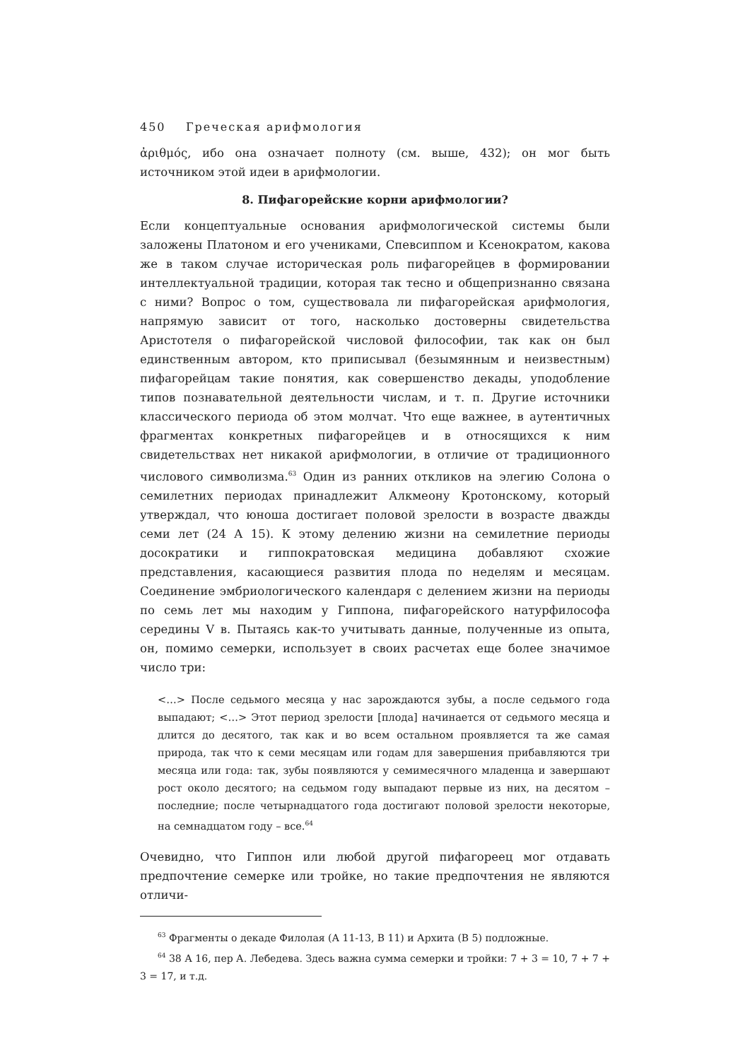450 Греческая арифмология
ἀριθμός, ибо она означает полноту (см. выше, 432); он мог быть источником этой идеи в арифмологии.
8. Пифагорейские корни арифмологии?
Если концептуальные основания арифмологической системы были заложены Платоном и его учениками, Спевсиппом и Ксенократом, какова же в таком случае историческая роль пифагорейцев в формировании интеллектуальной традиции, которая так тесно и общепризнанно связана с ними? Вопрос о том, существовала ли пифагорейская арифмология, напрямую зависит от того, насколько достоверны свидетельства Аристотеля о пифагорейской числовой философии, так как он был единственным автором, кто приписывал (безымянным и неизвестным) пифагорейцам такие понятия, как совершенство декады, уподобление типов познавательной деятельности числам, и т. п. Другие источники классического периода об этом молчат. Что еще важнее, в аутентичных фрагментах конкретных пифагорейцев и в относящихся к ним свидетельствах нет никакой арифмологии, в отличие от традиционного числового символизма.<sup>63</sup> Один из ранних откликов на элегию Солона о семилетних периодах принадлежит Алкмеону Кротонскому, который утверждал, что юноша достигает половой зрелости в возрасте дважды семи лет (24 А 15). К этому делению жизни на семилетние периоды досократики и гиппократовская медицина добавляют схожие представления, касающиеся развития плода по неделям и месяцам. Соединение эмбриологического календаря с делением жизни на периоды по семь лет мы находим у Гиппона, пифагорейского натурфилософа середины V в. Пытаясь как-то учитывать данные, полученные из опыта, он, помимо семерки, использует в своих расчетах еще более значимое число три:
<…> После седьмого месяца у нас зарождаются зубы, а после седьмого года выпадают; <…> Этот период зрелости [плода] начинается от седьмого месяца и длится до десятого, так как и во всем остальном проявляется та же самая природа, так что к семи месяцам или годам для завершения прибавляются три месяца или года: так, зубы появляются у семимесячного младенца и завершают рост около десятого; на седьмом году выпадают первые из них, на десятом – последние; после четырнадцатого года достигают половой зрелости некоторые, на семнадцатом году – все.<sup>64</sup>
Очевидно, что Гиппон или любой другой пифагореец мог отдавать предпочтение семерке или тройке, но такие предпочтения не являются отличи-
<sup>63</sup> Фрагменты о декаде Филолая (А 11-13, В 11) и Архита (В 5) подложные.
<sup>64</sup> 38 А 16, пер А. Лебедева. Здесь важна сумма семерки и тройки: 7 + 3 = 10, 7 + 7 + 3 = 17, и т.д.